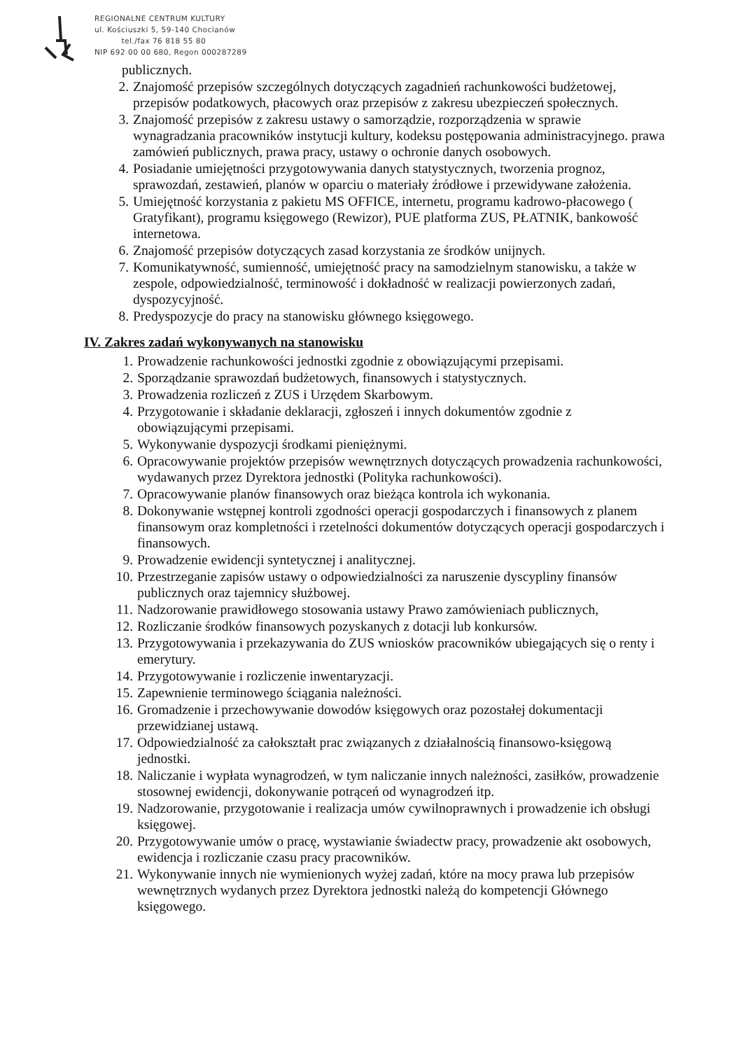REGIONALNE CENTRUM KULTURY
ul. Kościuszki 5, 59-140 Chocianów
tel./fax 76 818 55 80
NIP 692 00 00 680, Regon 000287289
publicznych.
2. Znajomość przepisów szczególnych dotyczących zagadnień rachunkowości budżetowej, przepisów podatkowych, płacowych oraz przepisów z zakresu ubezpieczeń społecznych.
3. Znajomość przepisów z zakresu ustawy o samorządzie, rozporządzenia w sprawie wynagradzania pracowników instytucji kultury, kodeksu postępowania administracyjnego. prawa zamówień publicznych, prawa pracy, ustawy o ochronie danych osobowych.
4. Posiadanie umiejętności przygotowywania danych statystycznych, tworzenia prognoz, sprawozdań, zestawień, planów w oparciu o materiały źródłowe i przewidywane założenia.
5. Umiejętność korzystania z pakietu MS OFFICE, internetu, programu kadrowo-płacowego ( Gratyfikant), programu księgowego (Rewizor), PUE platforma ZUS, PŁATNIK, bankowość internetowa.
6. Znajomość przepisów dotyczących zasad korzystania ze środków unijnych.
7. Komunikatywność, sumienność, umiejętność pracy na samodzielnym stanowisku, a także w zespole, odpowiedzialność, terminowość i dokładność w realizacji powierzonych zadań, dyspozycyjność.
8. Predyspozycje do pracy na stanowisku głównego księgowego.
IV. Zakres zadań wykonywanych na stanowisku
1. Prowadzenie rachunkowości jednostki zgodnie z obowiązującymi przepisami.
2. Sporządzanie sprawozdań budżetowych, finansowych i statystycznych.
3. Prowadzenia rozliczeń z ZUS i Urzędem Skarbowym.
4. Przygotowanie i składanie deklaracji, zgłoszeń i innych dokumentów zgodnie z obowiązującymi przepisami.
5. Wykonywanie dyspozycji środkami pieniężnymi.
6. Opracowywanie projektów przepisów wewnętrznych dotyczących prowadzenia rachunkowości, wydawanych przez Dyrektora jednostki (Polityka rachunkowości).
7. Opracowywanie planów finansowych oraz bieżąca kontrola ich wykonania.
8. Dokonywanie wstępnej kontroli zgodności operacji gospodarczych i finansowych z planem finansowym oraz kompletności i rzetelności dokumentów dotyczących operacji gospodarczych i finansowych.
9. Prowadzenie ewidencji syntetycznej i analitycznej.
10. Przestrzeganie zapisów ustawy o odpowiedzialności za naruszenie dyscypliny finansów publicznych oraz tajemnicy służbowej.
11. Nadzorowanie prawidłowego stosowania ustawy Prawo zamówieniach publicznych,
12. Rozliczanie środków finansowych pozyskanych z dotacji lub konkursów.
13. Przygotowywania i przekazywania do ZUS wniosków pracowników ubiegających się o renty i emerytury.
14. Przygotowywanie i rozliczenie inwentaryzacji.
15. Zapewnienie terminowego ściągania należności.
16. Gromadzenie i przechowywanie dowodów księgowych oraz pozostałej dokumentacji przewidzianej ustawą.
17. Odpowiedzialność za całokształt prac związanych z działalnością finansowo-księgową jednostki.
18. Naliczanie i wypłata wynagrodzeń, w tym naliczanie innych należności, zasiłków, prowadzenie stosownej ewidencji, dokonywanie potrąceń od wynagrodzeń itp.
19. Nadzorowanie, przygotowanie i realizacja umów cywilnoprawnych i prowadzenie ich obsługi księgowej.
20. Przygotowywanie umów o pracę, wystawianie świadectw pracy, prowadzenie akt osobowych, ewidencja i rozliczanie czasu pracy pracowników.
21. Wykonywanie innych nie wymienionych wyżej zadań, które na mocy prawa lub przepisów wewnętrznych wydanych przez Dyrektora jednostki należą do kompetencji Głównego księgowego.